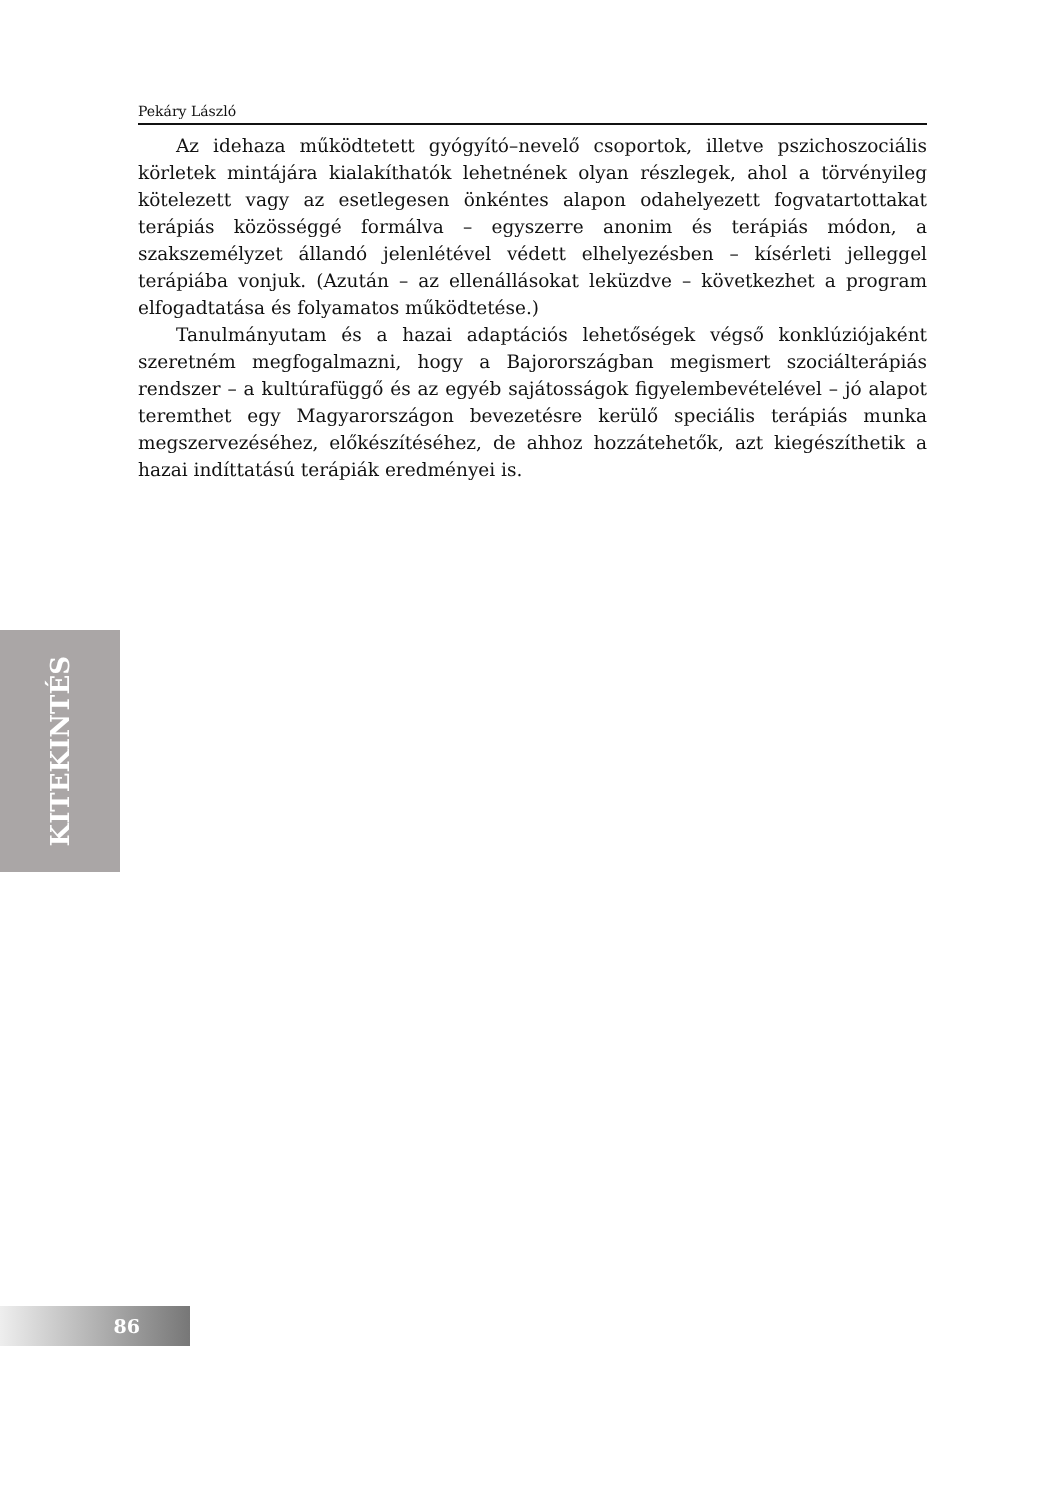Pekáry László
Az idehaza működtetett gyógyító–nevelő csoportok, illetve pszichoszociális körletek mintájára kialakíthatók lehetnének olyan részlegek, ahol a törvényileg kötelezett vagy az esetlegesen önkéntes alapon odahelyezett fogvatartottakat terápiás közösséggé formálva – egyszerre anonim és terápiás módon, a szakszemélyzet állandó jelenlétével védett elhelyezésben – kísérleti jelleggel terápiába vonjuk. (Azután – az ellenállásokat leküzdve – következhet a program elfogadtatása és folyamatos működtetése.)
Tanulmányutam és a hazai adaptációs lehetőségek végső konklúziójaként szeretném megfogalmazni, hogy a Bajorországban megismert szociálterápiás rendszer – a kultúrafüggő és az egyéb sajátosságok figyelembevételével – jó alapot teremthet egy Magyarországon bevezetésre kerülő speciális terápiás munka megszervezéséhez, előkészítéséhez, de ahhoz hozzátehetők, azt kiegészíthetik a hazai indíttatású terápiák eredményei is.
KITEKINTÉS
86